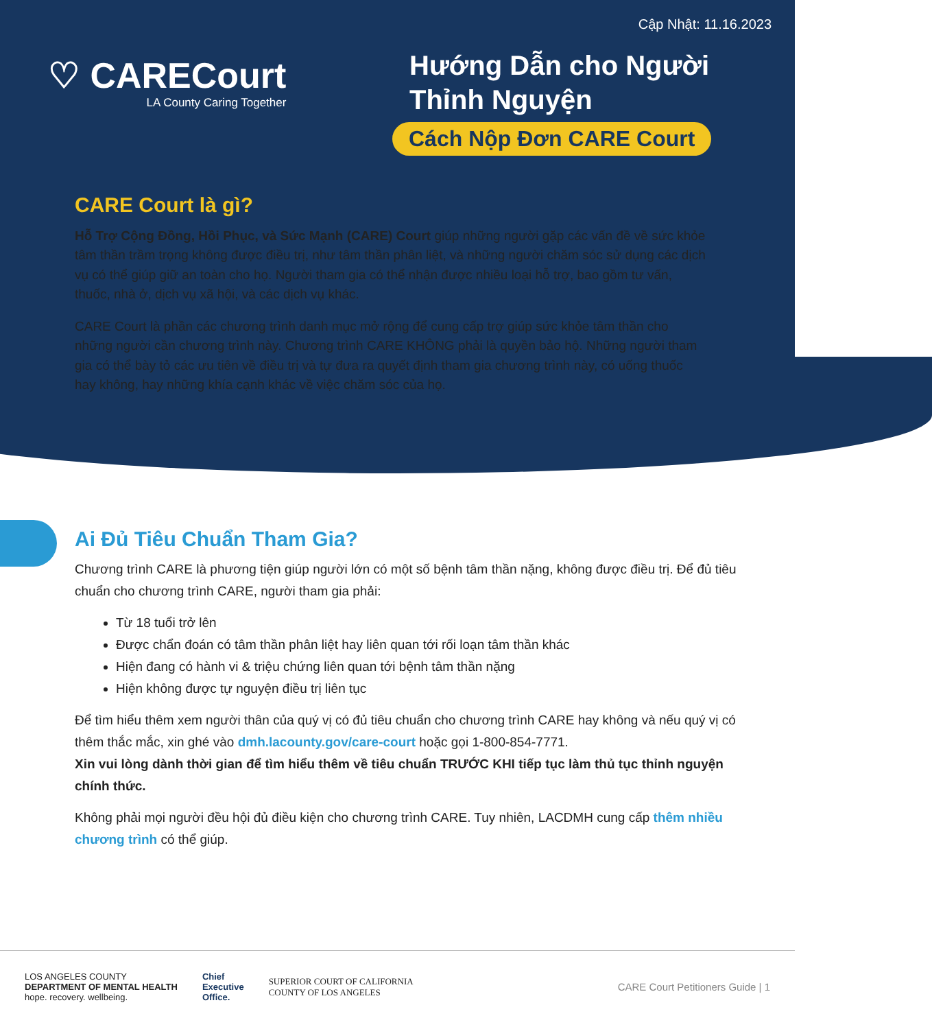Cập Nhật: 11.16.2023
♡ CARECourt
LA County Caring Together
Hướng Dẫn cho Người
Thỉnh Nguyện
Cách Nộp Đơn CARE Court
CARE Court là gì?
Hỗ Trợ Cộng Đồng, Hồi Phục, và Sức Mạnh (CARE) Court giúp những người gặp các vấn đề về sức khỏe tâm thần trầm trọng không được điều trị, như tâm thần phân liệt, và những người chăm sóc sử dụng các dịch vụ có thể giúp giữ an toàn cho họ. Người tham gia có thể nhận được nhiều loại hỗ trợ, bao gồm tư vấn, thuốc, nhà ở, dịch vụ xã hội, và các dịch vụ khác.
CARE Court là phần các chương trình danh mục mở rộng để cung cấp trợ giúp sức khỏe tâm thần cho những người cần chương trình này. Chương trình CARE KHÔNG phải là quyền bảo hộ. Những người tham gia có thể bày tỏ các ưu tiên về điều trị và tự đưa ra quyết định tham gia chương trình này, có uống thuốc hay không, hay những khía cạnh khác về việc chăm sóc của họ.
Ai Đủ Tiêu Chuẩn Tham Gia?
Chương trình CARE là phương tiện giúp người lớn có một số bệnh tâm thần nặng, không được điều trị. Để đủ tiêu chuẩn cho chương trình CARE, người tham gia phải:
Từ 18 tuổi trở lên
Được chẩn đoán có tâm thần phân liệt hay liên quan tới rối loạn tâm thần khác
Hiện đang có hành vi & triệu chứng liên quan tới bệnh tâm thần nặng
Hiện không được tự nguyện điều trị liên tục
Để tìm hiểu thêm xem người thân của quý vị có đủ tiêu chuẩn cho chương trình CARE hay không và nếu quý vị có thêm thắc mắc, xin ghé vào dmh.lacounty.gov/care-court hoặc gọi 1-800-854-7771.
Xin vui lòng dành thời gian để tìm hiểu thêm về tiêu chuẩn TRƯỚC KHI tiếp tục làm thủ tục thỉnh nguyện chính thức.
Không phải mọi người đều hội đủ điều kiện cho chương trình CARE. Tuy nhiên, LACDMH cung cấp thêm nhiều chương trình có thể giúp.
LOS ANGELES COUNTY
DEPARTMENT OF MENTAL HEALTH
hope. recovery. wellbeing.
Chief
Executive
Office.
SUPERIOR COURT OF CALIFORNIA
COUNTY OF LOS ANGELES
CARE Court Petitioners Guide | 1